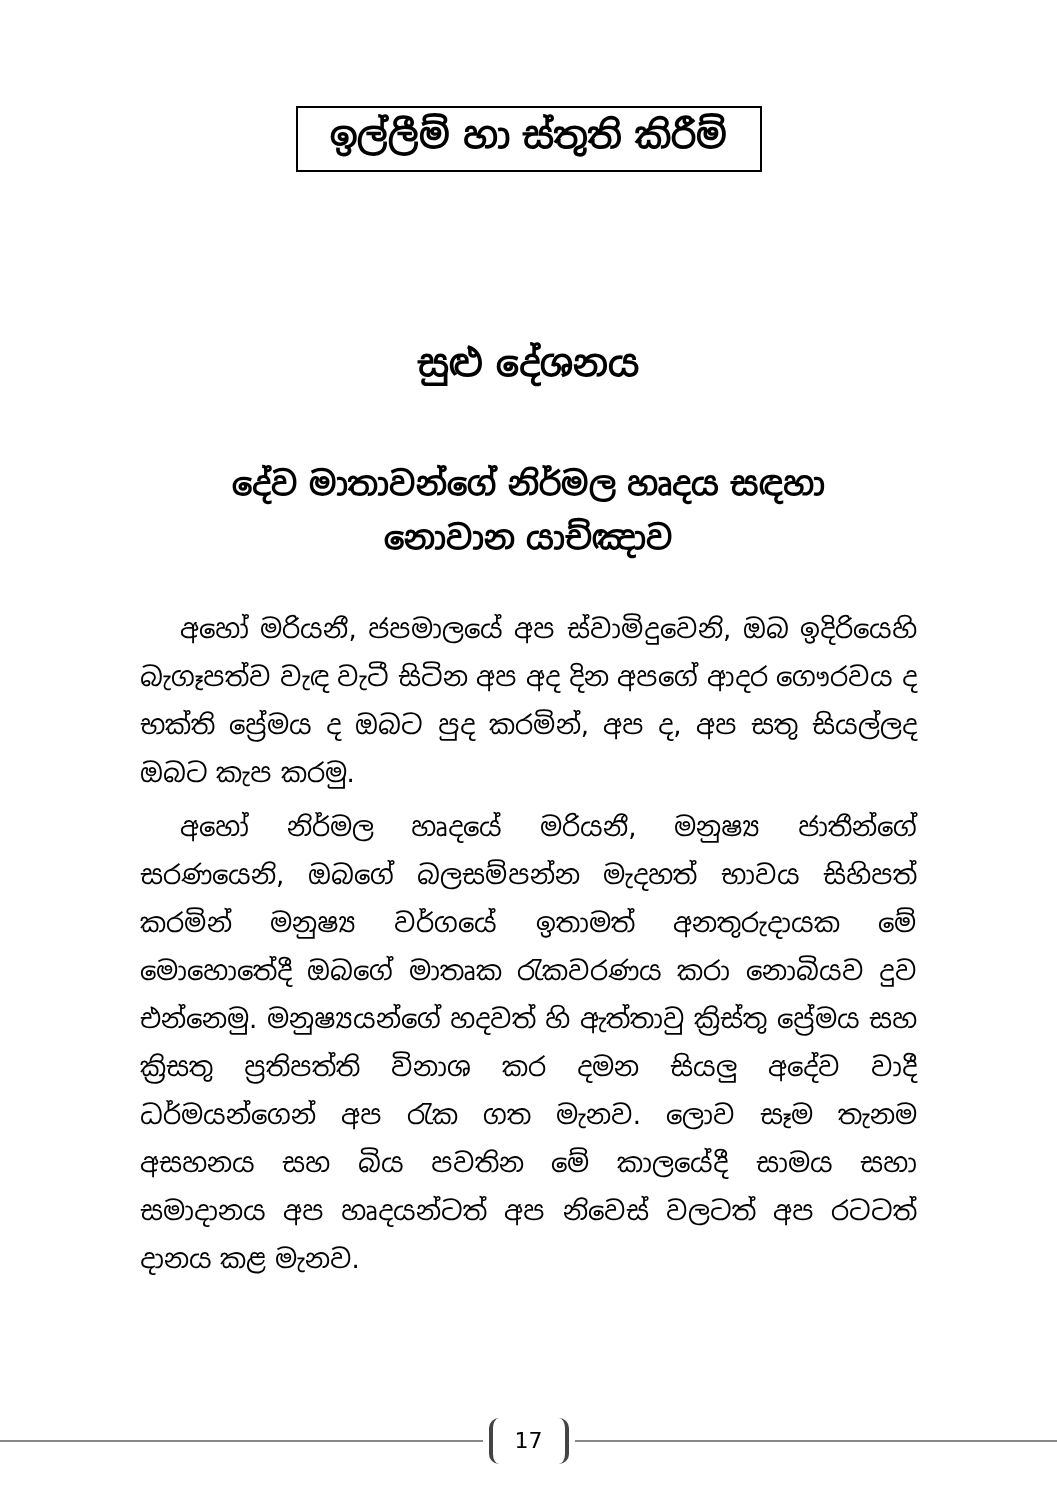ඉල්ලීම් හා ස්තුති කිරීම්
සුළු දේශනය
දේව මාතාවන්ගේ නිර්මල හෘදය සඳහා
නොවාන යාච්ඤාව
අහෝ මරියනී, ජපමාලයේ අප ස්වාමිදුවෙනි, ඔබ ඉදිරියෙහි බැගෑපත්ව වැඳ වැටී සිටින අප අද දින අපගේ ආදර ගෞරවය ද භක්ති ප්‍රේමය ද ඔබට පුද කරමින්, අප ද, අප සතු සියල්ලද ඔබට කැප කරමු.
අහෝ නිර්මල හෘදයේ මරියනී, මනුෂ්‍ය ජාතීන්ගේ සරණයෙනි, ඔබගේ බලසම්පන්න මැදහත් භාවය සිහිපත් කරමින් මනුෂ්‍ය වර්ගයේ ඉතාමත් අනතුරුදායක මේ මොහොතේදී ඔබගේ මාතෘක රැකවරණය කරා නොබියව දුව එන්නෙමු. මනුෂ්‍යයන්ගේ හදවත් හි ඇත්තාවු ක්‍රිස්තු ප්‍රේමය සහ ක්‍රිසතු ප්‍රතිපත්ති විනාශ කර දමන සියලු අදේව වාදී ධර්මයන්ගෙන් අප රැක ගත මැනව. ලොව සෑම තැනම අසහනය සහ බිය පවතින මේ කාලයේදී සාමය සහා සමාදානය අප හෘදයන්ටත් අප නිවෙස් වලටත් අප රටටත් දානය කළ මැනව.
17